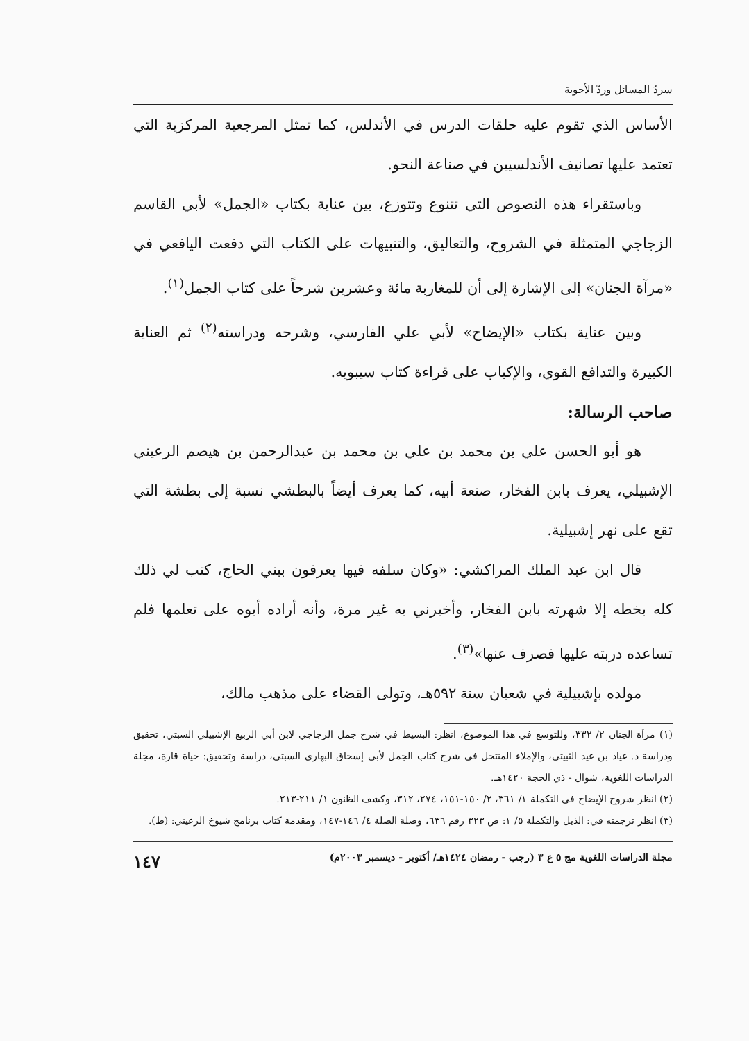سردُ المسائل وردّ الأجوبة
الأساس الذي تقوم عليه حلقات الدرس في الأندلس، كما تمثل المرجعية المركزية التي تعتمد عليها تصانيف الأندلسيين في صناعة النحو.
وباستقراء هذه النصوص التي تتنوع وتتوزع، بين عناية بكتاب «الجمل» لأبي القاسم الزجاجي المتمثلة في الشروح، والتعاليق، والتنبيهات على الكتاب التي دفعت اليافعي في «مرآة الجنان» إلى الإشارة إلى أن للمغاربة مائة وعشرين شرحاً على كتاب الجمل<sup>(١)</sup>.
وبين عناية بكتاب «الإيضاح» لأبي علي الفارسي، وشرحه ودراسته<sup>(٢)</sup> ثم العناية الكبيرة والتدافع القوي، والإكباب على قراءة كتاب سيبويه.
صاحب الرسالة:
هو أبو الحسن علي بن محمد بن علي بن محمد بن عبدالرحمن بن هيصم الرعيني الإشبيلي، يعرف بابن الفخار، صنعة أبيه، كما يعرف أيضاً بالبطشي نسبة إلى بطشة التي تقع على نهر إشبيلية.
قال ابن عبد الملك المراكشي: «وكان سلفه فيها يعرفون ببني الحاج، كتب لي ذلك كله بخطه إلا شهرته بابن الفخار، وأخبرني به غير مرة، وأنه أراده أبوه على تعلمها فلم تساعده دربته عليها فصرف عنها»<sup>(٣)</sup>.
مولده بإشبيلية في شعبان سنة ٥٩٢هـ، وتولى القضاء على مذهب مالك،
(١) مرآة الجنان ٢/ ٣٣٢، وللتوسع في هذا الموضوع، انظر: البسيط في شرح جمل الزجاجي لابن أبي الربيع الإشبيلي السبتي، تحقيق ودراسة د. عياد بن عيد الثبيتي، والإملاء المنتخل في شرح كتاب الجمل لأبي إسحاق البهاري السبتي، دراسة وتحقيق: حياة قارة، مجلة الدراسات اللغوية، شوال - ذي الحجة ١٤٢٠هـ.
(٢) انظر شروح الإيضاح في التكملة ١/ ٣٦١، ٢/ ١٥٠-١٥١، ٢٧٤، ٣١٢، وكشف الظنون ١/ ٢١١-٢١٣.
(٣) انظر ترجمته في: الذيل والتكملة ٥/ ١: ص ٣٢٣ رقم ٦٣٦، وصلة الصلة ٤/ ١٤٦-١٤٧، ومقدمة كتاب برنامج شيوخ الرعيني: (ط).
مجلة الدراسات اللغوية مج ٥ ع ٣ (رجب - رمضان ١٤٢٤هـ/ أكتوبر - ديسمبر ٢٠٠٣م) ١٤٧